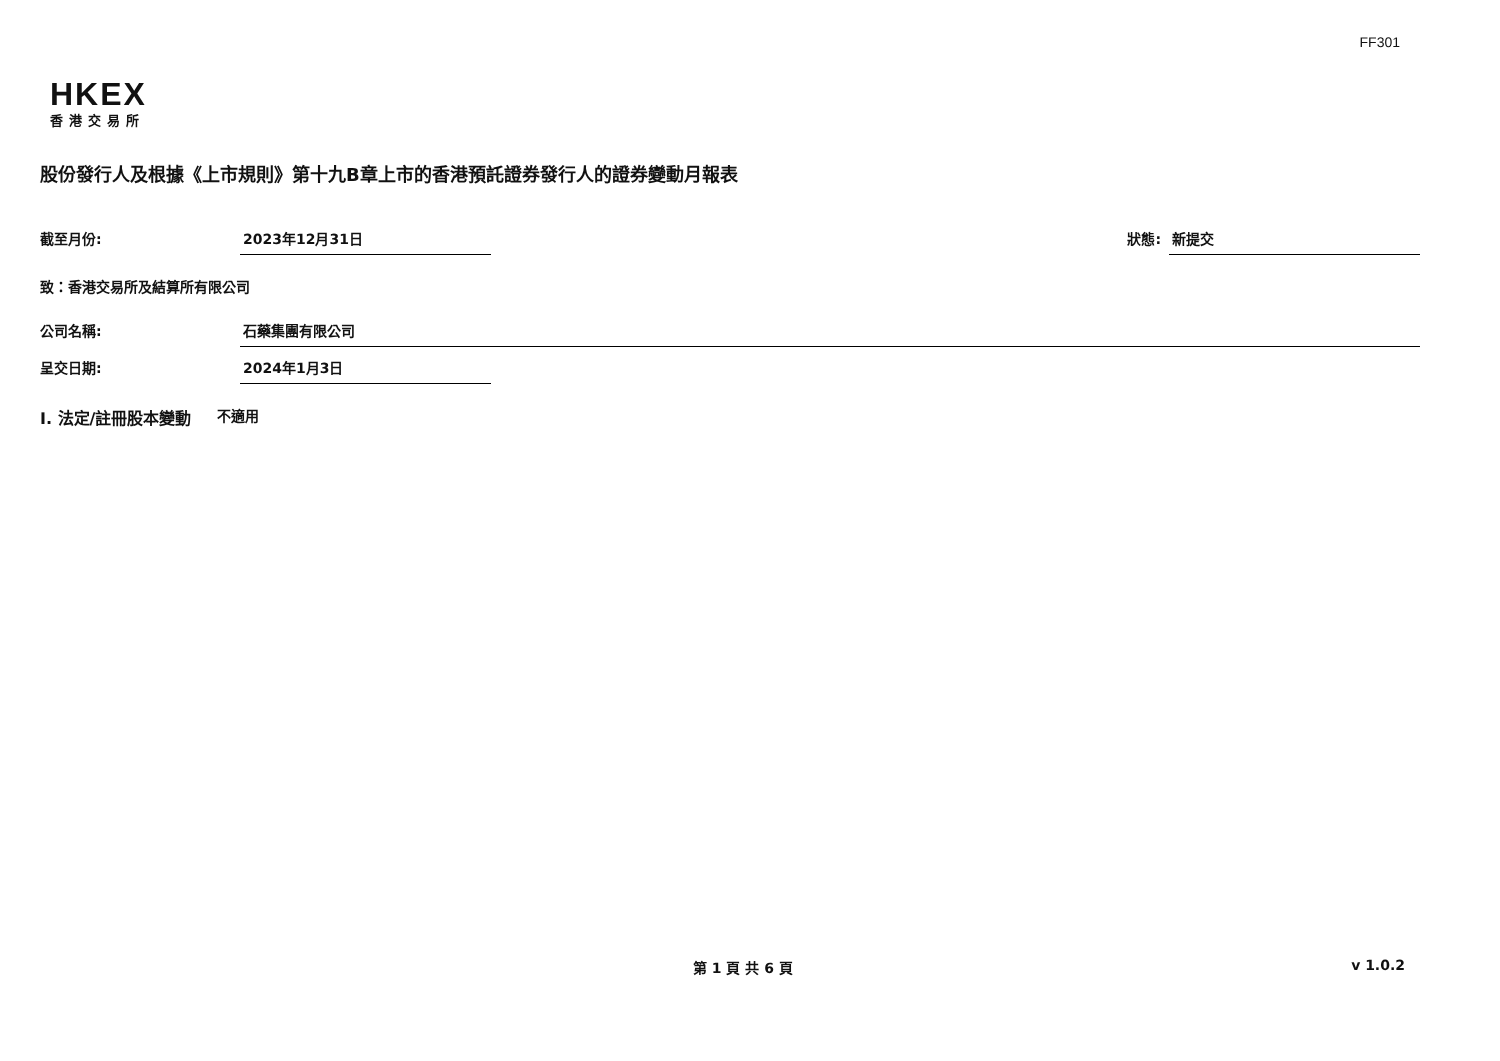FF301
HKEX
香港交易所
股份發行人及根據《上市規則》第十九B章上市的香港預託證券發行人的證券變動月報表
截至月份: 2023年12月31日 狀態: 新提交
致：香港交易所及結算所有限公司
公司名稱: 石藥集團有限公司
呈交日期: 2024年1月3日
I. 法定/註冊股本變動 不適用
第 1 頁 共 6 頁 v 1.0.2